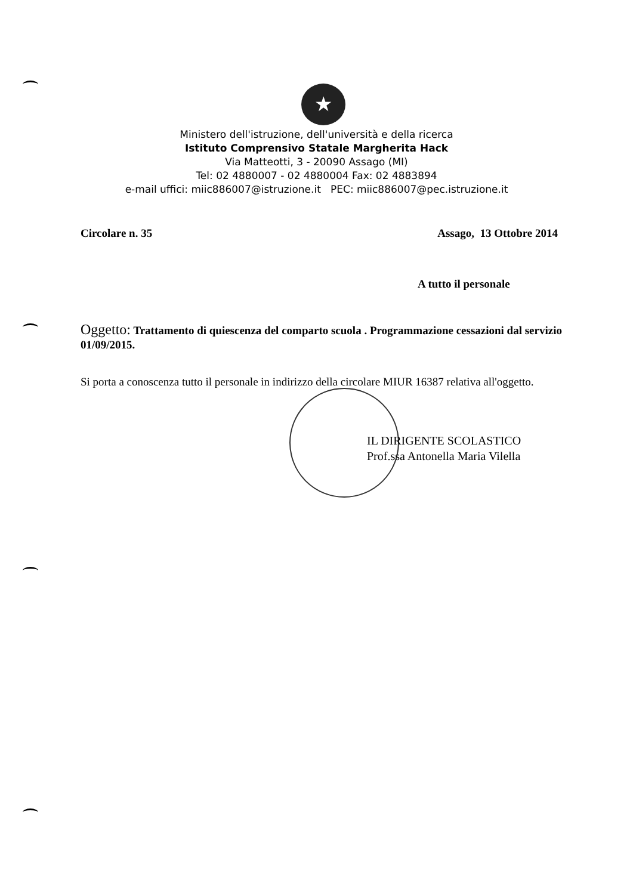★
Ministero dell'istruzione, dell'università e della ricerca
Istituto Comprensivo Statale Margherita Hack
Via Matteotti, 3 - 20090 Assago (MI)
Tel: 02 4880007 - 02 4880004 Fax: 02 4883894
e-mail uffici: miic886007@istruzione.it PEC: miic886007@pec.istruzione.it
Circolare n. 35 Assago, 13 Ottobre 2014
A tutto il personale
Oggetto: Trattamento di quiescenza del comparto scuola . Programmazione cessazioni dal servizio 01/09/2015.
Si porta a conoscenza tutto il personale in indirizzo della circolare MIUR 16387 relativa all'oggetto.
IL DIRIGENTE SCOLASTICO
Prof.ssa Antonella Maria Vilella